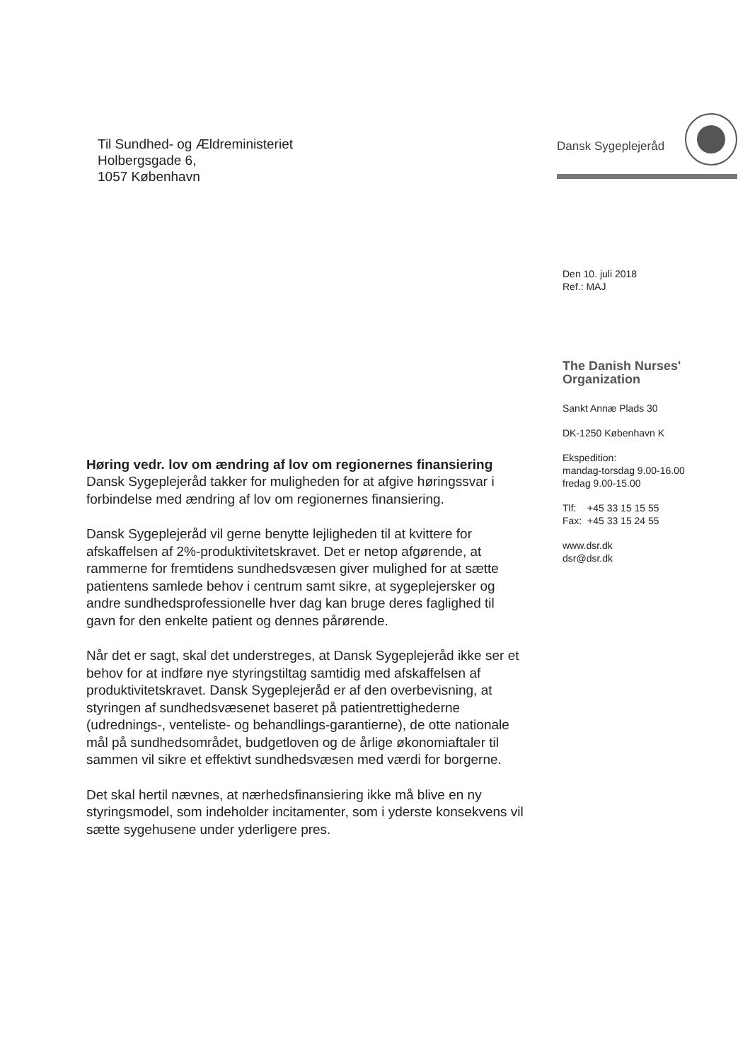Til Sundhed- og Ældreministeriet
Holbergsgade 6,
1057 København
Dansk Sygeplejeråd
Den 10. juli 2018
Ref.: MAJ
The Danish Nurses'
Organization
Sankt Annæ Plads 30
DK-1250 København K
Ekspedition:
mandag-torsdag 9.00-16.00
fredag 9.00-15.00
Tlf: +45 33 15 15 55
Fax: +45 33 15 24 55
www.dsr.dk
dsr@dsr.dk
Høring vedr. lov om ændring af lov om regionernes finansiering
Dansk Sygeplejeråd takker for muligheden for at afgive høringssvar i forbindelse med ændring af lov om regionernes finansiering.
Dansk Sygeplejeråd vil gerne benytte lejligheden til at kvittere for afskaffelsen af 2%-produktivitetskravet. Det er netop afgørende, at rammerne for fremtidens sundhedsvæsen giver mulighed for at sætte patientens samlede behov i centrum samt sikre, at sygeplejersker og andre sundhedsprofessionelle hver dag kan bruge deres faglighed til gavn for den enkelte patient og dennes pårørende.
Når det er sagt, skal det understreges, at Dansk Sygeplejeråd ikke ser et behov for at indføre nye styringstiltag samtidig med afskaffelsen af produktivitetskravet. Dansk Sygeplejeråd er af den overbevisning, at styringen af sundhedsvæsenet baseret på patientrettighederne (udrednings-, venteliste- og behandlings-garantierne), de otte nationale mål på sundhedsområdet, budgetloven og de årlige økonomiaftaler til sammen vil sikre et effektivt sundhedsvæsen med værdi for borgerne.
Det skal hertil nævnes, at nærhedsfinansiering ikke må blive en ny styringsmodel, som indeholder incitamenter, som i yderste konsekvens vil sætte sygehusene under yderligere pres.